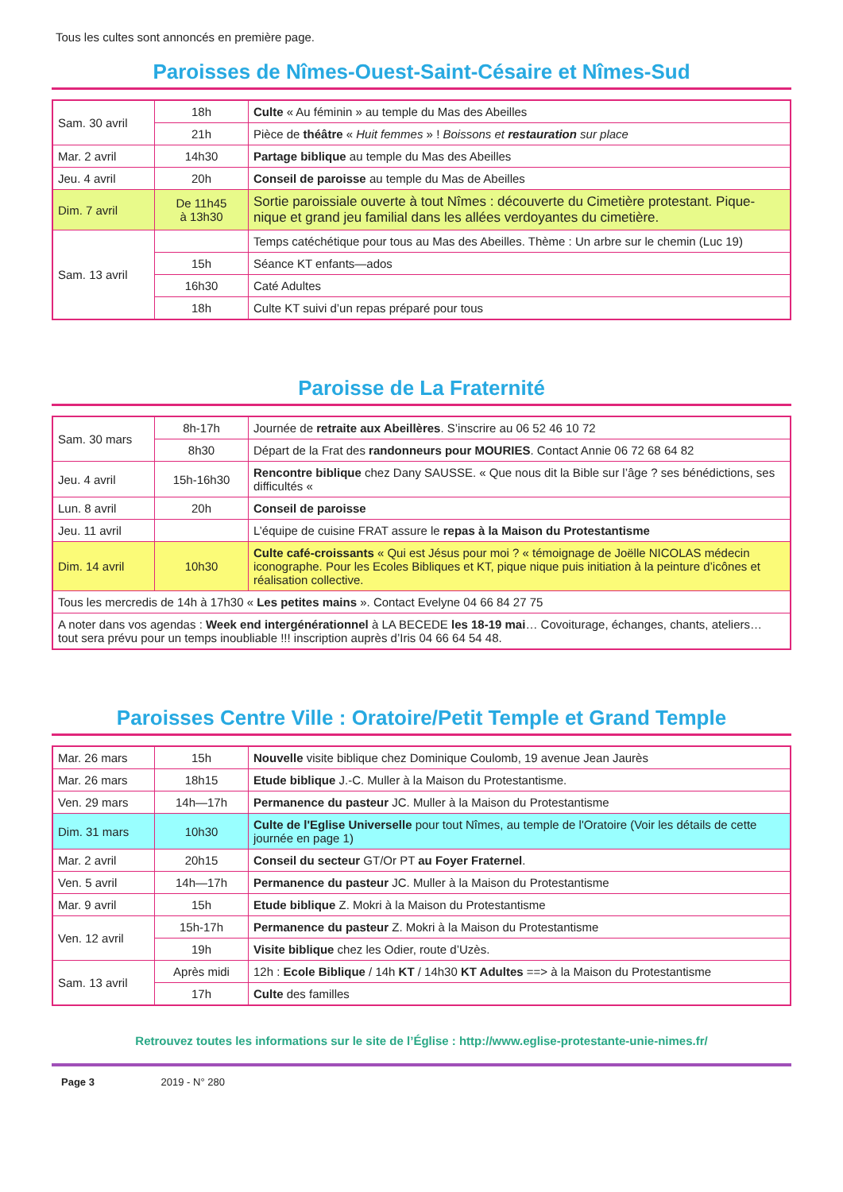Tous les cultes sont annoncés en première page.
Paroisses de Nîmes-Ouest-Saint-Césaire et Nîmes-Sud
| Sam. 30 avril | 18h | Culte « Au féminin » au temple du Mas des Abeilles |
| | 21h | Pièce de théâtre « Huit femmes » ! Boissons et restauration sur place |
| Mar. 2 avril | 14h30 | Partage biblique au temple du Mas des Abeilles |
| Jeu. 4 avril | 20h | Conseil de paroisse au temple du Mas de Abeilles |
| Dim. 7 avril | De 11h45 à 13h30 | Sortie paroissiale ouverte à tout Nîmes : découverte du Cimetière protestant. Pique-nique et grand jeu familial dans les allées verdoyantes du cimetière. |
| Sam. 13 avril | | Temps catéchétique pour tous au Mas des Abeilles. Thème : Un arbre sur le chemin (Luc 19) |
| | 15h | Séance KT enfants—ados |
| | 16h30 | Caté Adultes |
| | 18h | Culte KT suivi d’un repas préparé pour tous |
Paroisse de La Fraternité
| Sam. 30 mars | 8h-17h | Journée de retraite aux Abeillères . S’inscrire au 06 52 46 10 72 |
| | 8h30 | Départ de la Frat des randonneurs pour MOURIES . Contact Annie 06 72 68 64 82 |
| Jeu. 4 avril | 15h-16h30 | Rencontre biblique chez Dany SAUSSE. « Que nous dit la Bible sur l’âge ? ses bénédictions, ses difficultés « |
| Lun. 8 avril | 20h | Conseil de paroisse |
| Jeu. 11 avril | | L’équipe de cuisine FRAT assure le repas à la Maison du Protestantisme |
| Dim. 14 avril | 10h30 | Culte café-croissants « Qui est Jésus pour moi ? « témoignage de Joëlle NICOLAS médecin iconographe. Pour les Ecoles Bibliques et KT, pique nique puis initiation à la peinture d’icônes et réalisation collective. |
| Tous les mercredis de 14h à 17h30 « Les petites mains ». Contact Evelyne 04 66 84 27 75 | | |
| A noter dans vos agendas : Week end intergénérationnel à LA BECEDE les 18-19 mai … Covoiturage, échanges, chants, ateliers… tout sera prévu pour un temps inoubliable !!! inscription auprès d’Iris 04 66 64 54 48. | | |
Paroisses Centre Ville : Oratoire/Petit Temple et Grand Temple
| Mar. 26 mars | 15h | Nouvelle visite biblique chez Dominique Coulomb, 19 avenue Jean Jaurès |
| Mar. 26 mars | 18h15 | Etude biblique J.-C. Muller à la Maison du Protestantisme. |
| Ven. 29 mars | 14h—17h | Permanence du pasteur JC. Muller à la Maison du Protestantisme |
| Dim. 31 mars | 10h30 | Culte de l'Eglise Universelle pour tout Nîmes, au temple de l'Oratoire (Voir les détails de cette journée en page 1) |
| Mar. 2 avril | 20h15 | Conseil du secteur GT/Or PT au Foyer Fraternel . |
| Ven. 5 avril | 14h—17h | Permanence du pasteur JC. Muller à la Maison du Protestantisme |
| Mar. 9 avril | 15h | Etude biblique Z. Mokri à la Maison du Protestantisme |
| Ven. 12 avril | 15h-17h | Permanence du pasteur Z. Mokri à la Maison du Protestantisme |
| | 19h | Visite biblique chez les Odier, route d’Uzès. |
| Sam. 13 avril | Après midi | 12h : Ecole Biblique / 14h KT / 14h30 KT Adultes ==> à la Maison du Protestantisme |
| | 17h | Culte des familles |
Retrouvez toutes les informations sur le site de l’Église : http://www.eglise-protestante-unie-nimes.fr/
Page 3 2019 - N° 280